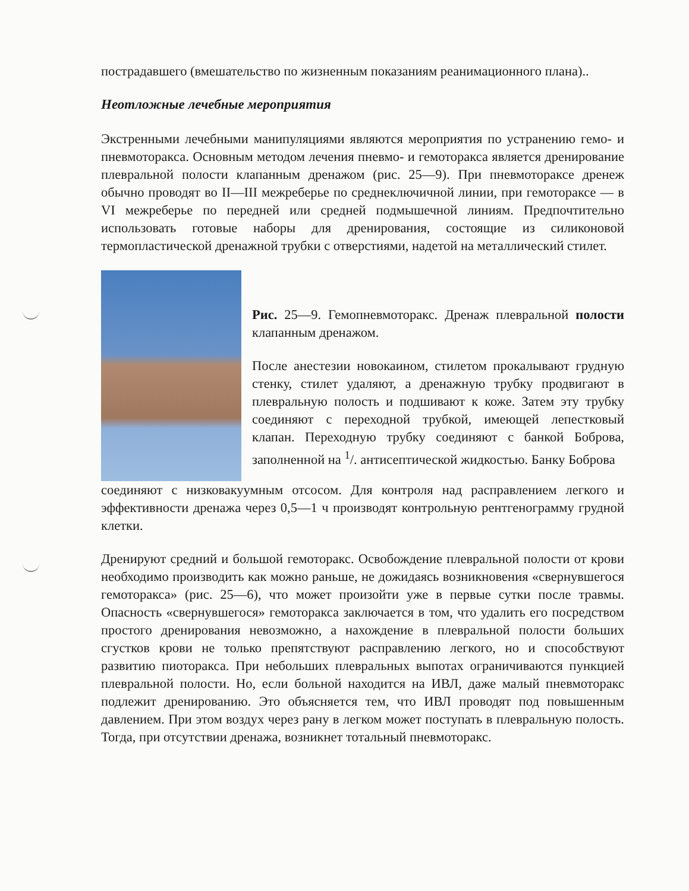пострадавшего (вмешательство по жизненным показаниям реанимационного плана)..
Неотложные лечебные мероприятия
Экстренными лечебными манипуляциями являются мероприятия по устранению гемо- и пневмоторакса. Основным методом лечения пневмо- и гемоторакса является дренирование плевральной полости клапанным дренажом (рис. 25—9). При пневмотораксе дренеж обычно проводят во II—III межреберье по среднеключичной линии, при гемотораксе — в VI межреберье по передней или средней подмышечной линиям. Предпочтительно использовать готовые наборы для дренирования, состоящие из силиконовой термопластической дренажной трубки с отверстиями, надетой на металлический стилет.
Рис. 25—9. Гемопневмоторакс. Дренаж плевральной полости клапанным дренажом.
После анестезии новокаином, стилетом прокалывают грудную стенку, стилет удаляют, а дренажную трубку продвигают в плевральную полость и подшивают к коже. Затем эту трубку соединяют с переходной трубкой, имеющей лепестковый клапан. Переходную трубку соединяют с банкой Боброва, заполненной на <sup>1</sup>/. антисептической жидкостью. Банку Боброва
соединяют с низковакуумным отсосом. Для контроля над расправлением легкого и эффективности дренажа через 0,5—1 ч производят контрольную рентгенограмму грудной клетки.
Дренируют средний и большой гемоторакс. Освобождение плевральной полости от крови необходимо производить как можно раньше, не дожидаясь возникновения «свернувшегося гемоторакса» (рис. 25—6), что может произойти уже в первые сутки после травмы. Опасность «свернувшегося» гемоторакса заключается в том, что удалить его посредством простого дренирования невозможно, а нахождение в плевральной полости больших сгустков крови не только препятствуют расправлению легкого, но и способствуют развитию пиоторакса. При небольших плевральных выпотах ограничиваются пункцией плевральной полости. Но, если больной находится на ИВЛ, даже малый пневмоторакс подлежит дренированию. Это объясняется тем, что ИВЛ проводят под повышенным давлением. При этом воздух через рану в легком может поступать в плевральную полость. Тогда, при отсутствии дренажа, возникнет тотальный пневмоторакс.